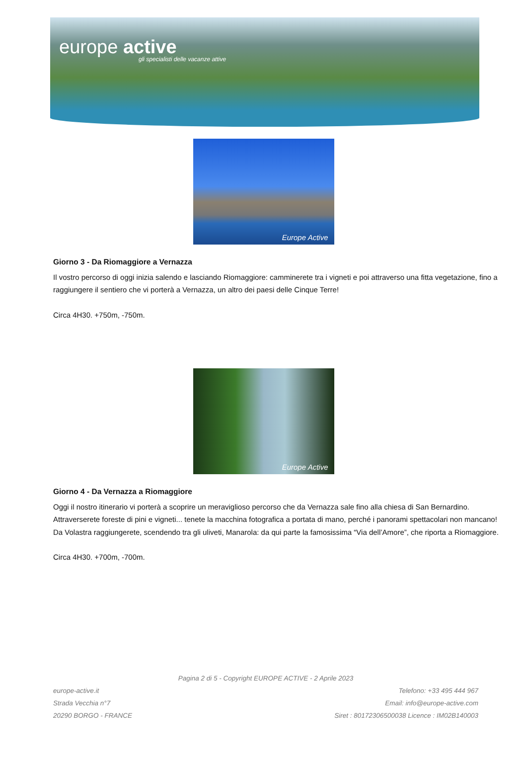europe active
gli specialisti delle vacanze attive
Europe Active
Giorno 3 - Da Riomaggiore a Vernazza
Il vostro percorso di oggi inizia salendo e lasciando Riomaggiore: camminerete tra i vigneti e poi attraverso una fitta vegetazione, fino a raggiungere il sentiero che vi porterà a Vernazza, un altro dei paesi delle Cinque Terre!
Circa 4H30. +750m, -750m.
Europe Active
Giorno 4 - Da Vernazza a Riomaggiore
Oggi il nostro itinerario vi porterà a scoprire un meraviglioso percorso che da Vernazza sale fino alla chiesa di San Bernardino. Attraverserete foreste di pini e vigneti... tenete la macchina fotografica a portata di mano, perché i panorami spettacolari non mancano! Da Volastra raggiungerete, scendendo tra gli uliveti, Manarola: da qui parte la famosissima “Via dell’Amore”, che riporta a Riomaggiore.
Circa 4H30. +700m, -700m.
Pagina 2 di 5 - Copyright EUROPE ACTIVE - 2 Aprile 2023
europe-active.it
Strada Vecchia n°7
20290 BORGO - FRANCE
Telefono: +33 495 444 967
Email: info@europe-active.com
Siret : 80172306500038 Licence : IM02B140003